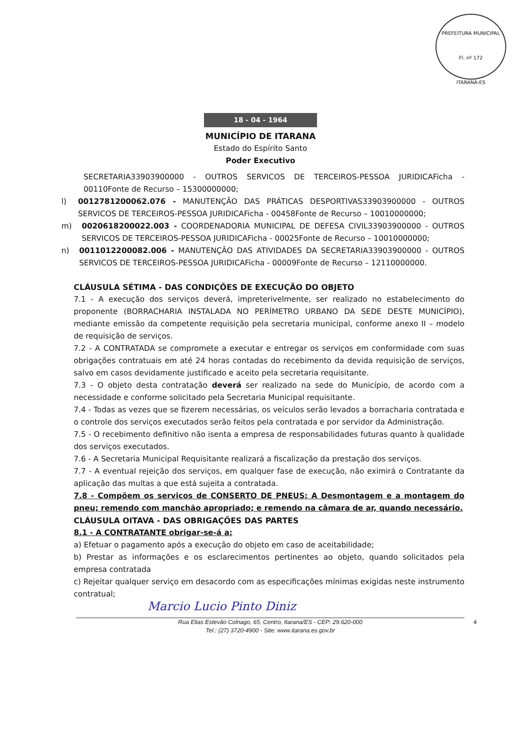PREFEITURA MUNICIPAL
Fl. nº 172
ITARANÁ-ES
18 - 04 - 1964
MUNICÍPIO DE ITARANA
Estado do Espírito Santo
Poder Executivo
SECRETARIA33903900000 - OUTROS SERVICOS DE TERCEIROS-PESSOA JURIDICAFicha - 00110Fonte de Recurso – 15300000000;
l) 0012781200062.076 - MANUTENÇÃO DAS PRÁTICAS DESPORTIVAS33903900000 - OUTROS SERVICOS DE TERCEIROS-PESSOA JURIDICAFicha - 00458Fonte de Recurso – 10010000000;
m) 0020618200022.003 - COORDENADORIA MUNICIPAL DE DEFESA CIVIL33903900000 - OUTROS SERVICOS DE TERCEIROS-PESSOA JURIDICAFicha - 00025Fonte de Recurso – 10010000000;
n) 0011012200082.006 - MANUTENÇÃO DAS ATIVIDADES DA SECRETARIA33903900000 - OUTROS SERVICOS DE TERCEIROS-PESSOA JURIDICAFicha - 00009Fonte de Recurso – 12110000000.
CLÁUSULA SÉTIMA - DAS CONDIÇÕES DE EXECUÇÃO DO OBJETO
7.1 - A execução dos serviços deverá, impreterivelmente, ser realizado no estabelecimento do proponente (BORRACHARIA INSTALADA NO PERÍMETRO URBANO DA SEDE DESTE MUNICÍPIO), mediante emissão da competente requisição pela secretaria municipal, conforme anexo II – modelo de requisição de serviços.
7.2 - A CONTRATADA se compromete a executar e entregar os serviços em conformidade com suas obrigações contratuais em até 24 horas contadas do recebimento da devida requisição de serviços, salvo em casos devidamente justificado e aceito pela secretaria requisitante.
7.3 - O objeto desta contratação deverá ser realizado na sede do Município, de acordo com a necessidade e conforme solicitado pela Secretaria Municipal requisitante.
7.4 - Todas as vezes que se fizerem necessárias, os veículos serão levados a borracharia contratada e o controle dos serviços executados serão feitos pela contratada e por servidor da Administração.
7.5 - O recebimento definitivo não isenta a empresa de responsabilidades futuras quanto à qualidade dos serviços executados.
7.6 - A Secretaria Municipal Requisitante realizará a fiscalização da prestação dos serviços.
7.7 - A eventual rejeição dos serviços, em qualquer fase de execução, não eximirá o Contratante da aplicação das multas a que está sujeita a contratada.
7.8 - Compõem os serviços de CONSERTO DE PNEUS: A Desmontagem e a montagem do pneu; remendo com manchão apropriado; e remendo na câmara de ar, quando necessário.
CLÁUSULA OITAVA - DAS OBRIGAÇÕES DAS PARTES
8.1 - A CONTRATANTE obrigar-se-á a:
a) Efetuar o pagamento após a execução do objeto em caso de aceitabilidade;
b) Prestar as informações e os esclarecimentos pertinentes ao objeto, quando solicitados pela empresa contratada
c) Rejeitar qualquer serviço em desacordo com as especificações mínimas exigidas neste instrumento contratual;
Marcio Lucio Pinto Diniz
4 Rua Elias Estevão Colnago, 65, Centro, Itarana/ES - CEP: 29.620-000
Tel.: (27) 3720-4900 - Site: www.itarana.es.gov.br